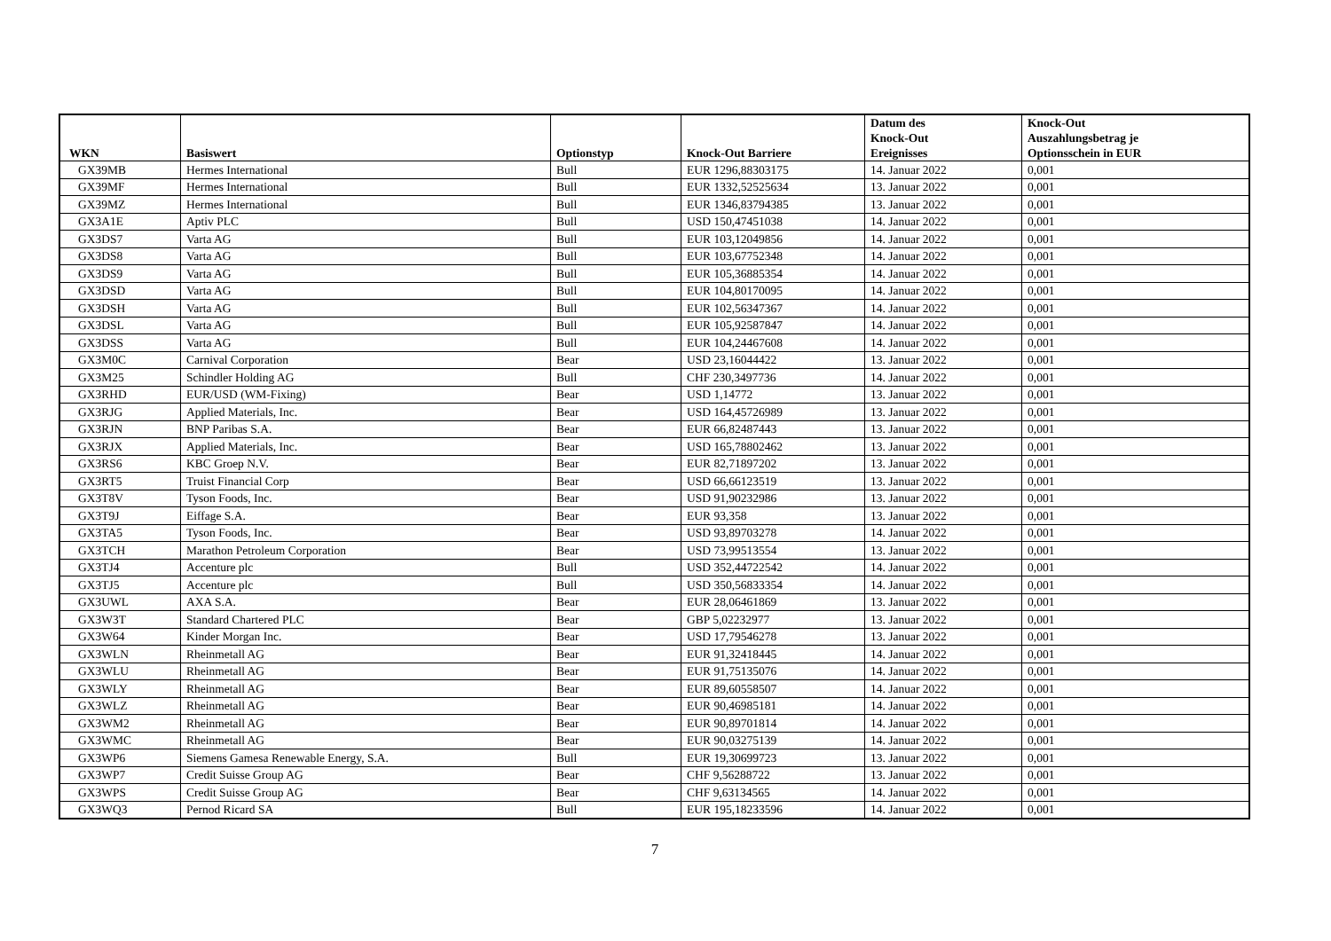| WKN | Basiswert | Optionstyp | Knock-Out Barriere | Datum des Knock-Out Ereignisses | Knock-Out Auszahlungsbetrag je Optionsschein in EUR |
| --- | --- | --- | --- | --- | --- |
| GX39MB | Hermes International | Bull | EUR 1296,88303175 | 14. Januar 2022 | 0,001 |
| GX39MF | Hermes International | Bull | EUR 1332,52525634 | 13. Januar 2022 | 0,001 |
| GX39MZ | Hermes International | Bull | EUR 1346,83794385 | 13. Januar 2022 | 0,001 |
| GX3A1E | Aptiv PLC | Bull | USD 150,47451038 | 14. Januar 2022 | 0,001 |
| GX3DS7 | Varta AG | Bull | EUR 103,12049856 | 14. Januar 2022 | 0,001 |
| GX3DS8 | Varta AG | Bull | EUR 103,67752348 | 14. Januar 2022 | 0,001 |
| GX3DS9 | Varta AG | Bull | EUR 105,36885354 | 14. Januar 2022 | 0,001 |
| GX3DSD | Varta AG | Bull | EUR 104,80170095 | 14. Januar 2022 | 0,001 |
| GX3DSH | Varta AG | Bull | EUR 102,56347367 | 14. Januar 2022 | 0,001 |
| GX3DSL | Varta AG | Bull | EUR 105,92587847 | 14. Januar 2022 | 0,001 |
| GX3DSS | Varta AG | Bull | EUR 104,24467608 | 14. Januar 2022 | 0,001 |
| GX3M0C | Carnival Corporation | Bear | USD 23,16044422 | 13. Januar 2022 | 0,001 |
| GX3M25 | Schindler Holding AG | Bull | CHF 230,3497736 | 14. Januar 2022 | 0,001 |
| GX3RHD | EUR/USD (WM-Fixing) | Bear | USD 1,14772 | 13. Januar 2022 | 0,001 |
| GX3RJG | Applied Materials, Inc. | Bear | USD 164,45726989 | 13. Januar 2022 | 0,001 |
| GX3RJN | BNP Paribas S.A. | Bear | EUR 66,82487443 | 13. Januar 2022 | 0,001 |
| GX3RJX | Applied Materials, Inc. | Bear | USD 165,78802462 | 13. Januar 2022 | 0,001 |
| GX3RS6 | KBC Groep N.V. | Bear | EUR 82,71897202 | 13. Januar 2022 | 0,001 |
| GX3RT5 | Truist Financial Corp | Bear | USD 66,66123519 | 13. Januar 2022 | 0,001 |
| GX3T8V | Tyson Foods, Inc. | Bear | USD 91,90232986 | 13. Januar 2022 | 0,001 |
| GX3T9J | Eiffage S.A. | Bear | EUR 93,358 | 13. Januar 2022 | 0,001 |
| GX3TA5 | Tyson Foods, Inc. | Bear | USD 93,89703278 | 14. Januar 2022 | 0,001 |
| GX3TCH | Marathon Petroleum Corporation | Bear | USD 73,99513554 | 13. Januar 2022 | 0,001 |
| GX3TJ4 | Accenture plc | Bull | USD 352,44722542 | 14. Januar 2022 | 0,001 |
| GX3TJ5 | Accenture plc | Bull | USD 350,56833354 | 14. Januar 2022 | 0,001 |
| GX3UWL | AXA S.A. | Bear | EUR 28,06461869 | 13. Januar 2022 | 0,001 |
| GX3W3T | Standard Chartered PLC | Bear | GBP 5,02232977 | 13. Januar 2022 | 0,001 |
| GX3W64 | Kinder Morgan Inc. | Bear | USD 17,79546278 | 13. Januar 2022 | 0,001 |
| GX3WLN | Rheinmetall AG | Bear | EUR 91,32418445 | 14. Januar 2022 | 0,001 |
| GX3WLU | Rheinmetall AG | Bear | EUR 91,75135076 | 14. Januar 2022 | 0,001 |
| GX3WLY | Rheinmetall AG | Bear | EUR 89,60558507 | 14. Januar 2022 | 0,001 |
| GX3WLZ | Rheinmetall AG | Bear | EUR 90,46985181 | 14. Januar 2022 | 0,001 |
| GX3WM2 | Rheinmetall AG | Bear | EUR 90,89701814 | 14. Januar 2022 | 0,001 |
| GX3WMC | Rheinmetall AG | Bear | EUR 90,03275139 | 14. Januar 2022 | 0,001 |
| GX3WP6 | Siemens Gamesa Renewable Energy, S.A. | Bull | EUR 19,30699723 | 13. Januar 2022 | 0,001 |
| GX3WP7 | Credit Suisse Group AG | Bear | CHF 9,56288722 | 13. Januar 2022 | 0,001 |
| GX3WPS | Credit Suisse Group AG | Bear | CHF 9,63134565 | 14. Januar 2022 | 0,001 |
| GX3WQ3 | Pernod Ricard SA | Bull | EUR 195,18233596 | 14. Januar 2022 | 0,001 |
7